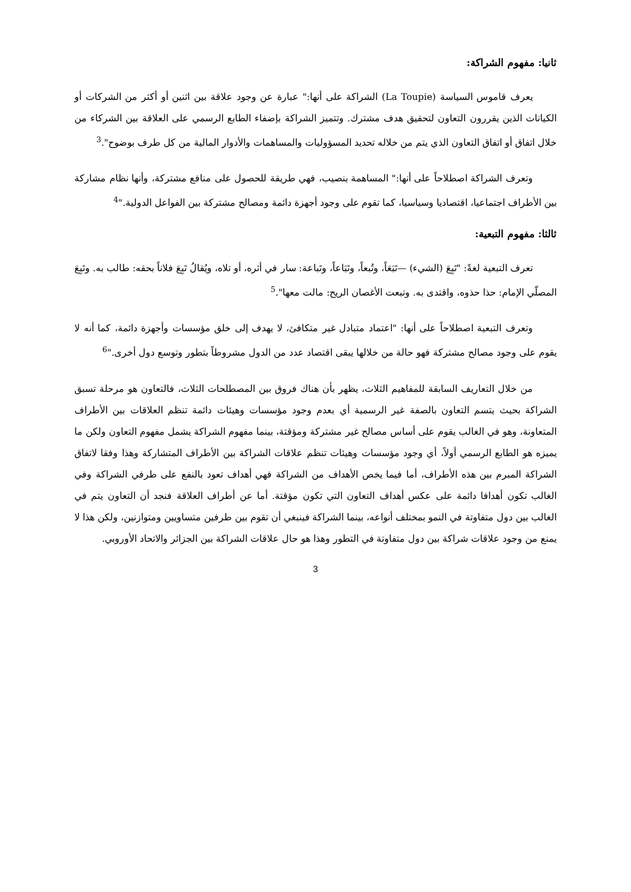ثانيا: مفهوم الشراكة:
يعرف قاموس السياسة (La Toupie) الشراكة على أنها:" عبارة عن وجود علاقة بين اثنين أو أكثر من الشركات أو الكيانات الذين يقررون التعاون لتحقيق هدف مشترك. وتتميز الشراكة بإضفاء الطابع الرسمي على العلاقة بين الشركاء من خلال اتفاق أو اتفاق التعاون الذي يتم من خلاله تحديد المسؤوليات والمساهمات والأدوار المالية من كل طرف بوضوح".<sup>3</sup>
وتعرف الشراكة اصطلاحاً على أنها:" المساهمة بنصيب، فهي طريقة للحصول على منافع مشتركة، وأنها نظام مشاركة بين الأطراف اجتماعيا، اقتصاديا وسياسيا، كما تقوم على وجود أجهزة دائمة ومصالح مشتركة بين الفواعل الدولية."<sup>4</sup>
ثالثا: مفهوم التبعية:
تعرف التبعية لغةً: "تَبِعَ (الشيء) —تَبَعَاً، وتُبعاً، وتَبَاعاً، وتَباعة: سار في أثره، أو تلاه، ويُقالُ تَبِعَ فلاناً بحقه: طالب به. وتَبِعَ المصلّي الإمام: حذا حذوه، واقتدى به. وتبعت الأغصان الريح: مالت معها".<sup>5</sup>
وتعرف التبعية اصطلاحاً على أنها: "اعتماد متبادل غير متكافئ، لا يهدف إلى خلق مؤسسات وأجهزة دائمة، كما أنه لا يقوم على وجود مصالح مشتركة فهو حالة من خلالها يبقى اقتصاد عدد من الدول مشروطاً بتطور وتوسع دول أخرى."<sup>6</sup>
من خلال التعاريف السابقة للمفاهيم الثلاث، يظهر بأن هناك فروق بين المصطلحات الثلاث، فالتعاون هو مرحلة تسبق الشراكة بحيث يتسم التعاون بالصفة غير الرسمية أي بعدم وجود مؤسسات وهيئات دائمة تنظم العلاقات بين الأطراف المتعاونة، وهو في الغالب يقوم على أساس مصالح غير مشتركة ومؤقتة، بينما مفهوم الشراكة يشمل مفهوم التعاون ولكن ما يميزه هو الطابع الرسمي أولاً، أي وجود مؤسسات وهيئات تنظم علاقات الشراكة بين الأطراف المتشاركة وهذا وفقا لاتفاق الشراكة المبرم بين هذه الأطراف، أما فيما يخص الأهداف من الشراكة فهي أهداف تعود بالنفع على طرفي الشراكة وفي الغالب تكون أهدافا دائمة على عكس أهداف التعاون التي تكون مؤقتة. أما عن أطراف العلاقة فنجد أن التعاون يتم في الغالب بين دول متفاوتة في النمو بمختلف أنواعه، بينما الشراكة فينبغي أن تقوم بين طرفين متساويين ومتوازنين، ولكن هذا لا يمنع من وجود علاقات شراكة بين دول متفاوتة في التطور وهذا هو حال علاقات الشراكة بين الجزائر والاتحاد الأوروبي.
3